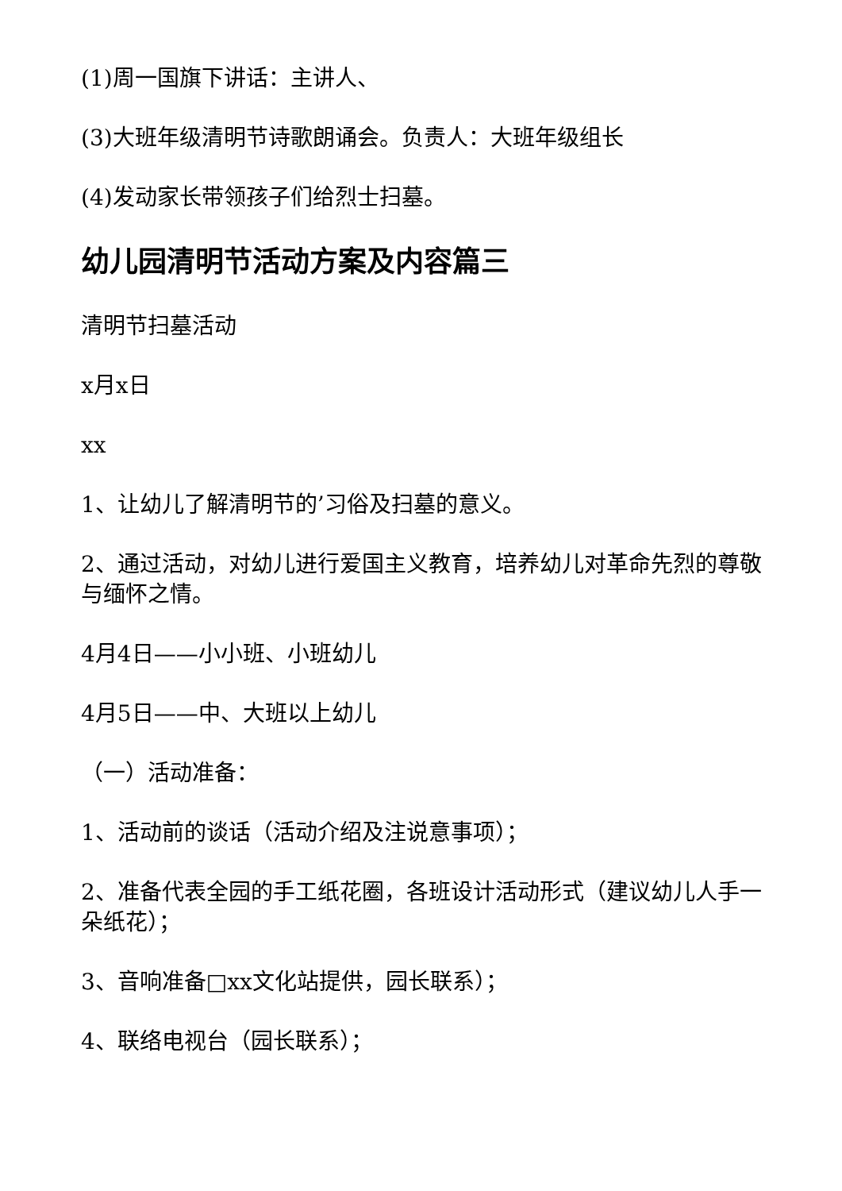(1)周一国旗下讲话：主讲人、
(3)大班年级清明节诗歌朗诵会。负责人：大班年级组长
(4)发动家长带领孩子们给烈士扫墓。
幼儿园清明节活动方案及内容篇三
清明节扫墓活动
x月x日
xx
1、让幼儿了解清明节的’习俗及扫墓的意义。
2、通过活动，对幼儿进行爱国主义教育，培养幼儿对革命先烈的尊敬与缅怀之情。
4月4日——小小班、小班幼儿
4月5日——中、大班以上幼儿
（一）活动准备：
1、活动前的谈话（活动介绍及注说意事项）；
2、准备代表全园的手工纸花圈，各班设计活动形式（建议幼儿人手一朵纸花）；
3、音响准备□xx文化站提供，园长联系）；
4、联络电视台（园长联系）；